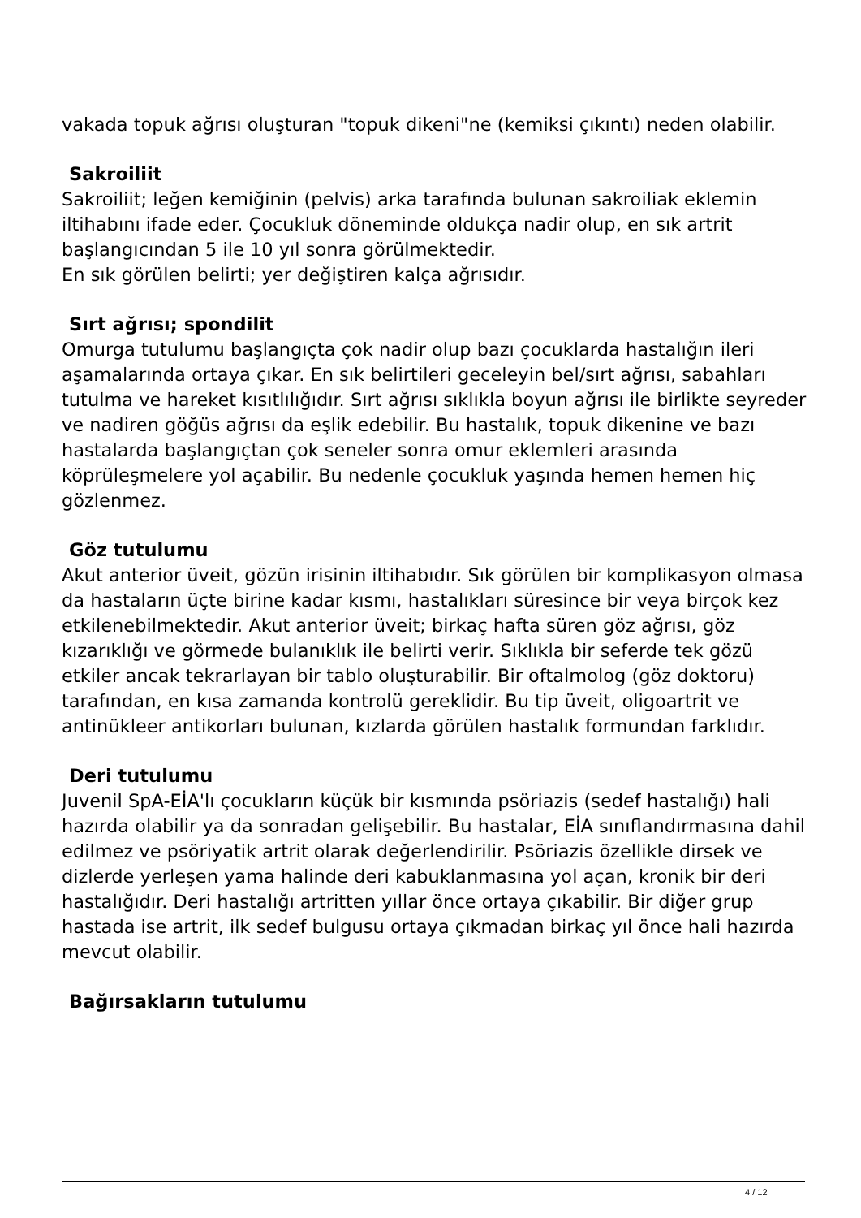vakada topuk ağrısı oluşturan "topuk dikeni"ne (kemiksi çıkıntı) neden olabilir.
Sakroiliit
Sakroiliit; leğen kemiğinin (pelvis) arka tarafında bulunan sakroiliak eklemin iltihabını ifade eder. Çocukluk döneminde oldukça nadir olup, en sık artrit başlangıcından 5 ile 10 yıl sonra görülmektedir.
En sık görülen belirti; yer değiştiren kalça ağrısıdır.
Sırt ağrısı; spondilit
Omurga tutulumu başlangıçta çok nadir olup bazı çocuklarda hastalığın ileri aşamalarında ortaya çıkar. En sık belirtileri geceleyin bel/sırt ağrısı, sabahları tutulma ve hareket kısıtlılığıdır. Sırt ağrısı sıklıkla boyun ağrısı ile birlikte seyreder ve nadiren göğüs ağrısı da eşlik edebilir. Bu hastalık, topuk dikenine ve bazı hastalarda başlangıçtan çok seneler sonra omur eklemleri arasında köprüleşmelere yol açabilir. Bu nedenle çocukluk yaşında hemen hemen hiç gözlenmez.
Göz tutulumu
Akut anterior üveit, gözün irisinin iltihabıdır. Sık görülen bir komplikasyon olmasa da hastaların üçte birine kadar kısmı, hastalıkları süresince bir veya birçok kez etkilenebilmektedir. Akut anterior üveit; birkaç hafta süren göz ağrısı, göz kızarıklığı ve görmede bulanıklık ile belirti verir. Sıklıkla bir seferde tek gözü etkiler ancak tekrarlayan bir tablo oluşturabilir. Bir oftalmolog (göz doktoru) tarafından, en kısa zamanda kontrolü gereklidir. Bu tip üveit, oligoartrit ve antinükleer antikorları bulunan, kızlarda görülen hastalık formundan farklıdır.
Deri tutulumu
Juvenil SpA-EİA'lı çocukların küçük bir kısmında psöriazis (sedef hastalığı) hali hazırda olabilir ya da sonradan gelişebilir. Bu hastalar, EİA sınıflandırmasına dahil edilmez ve psöriyatik artrit olarak değerlendirilir. Psöriazis özellikle dirsek ve dizlerde yerleşen yama halinde deri kabuklanmasına yol açan, kronik bir deri hastalığıdır. Deri hastalığı artritten yıllar önce ortaya çıkabilir. Bir diğer grup hastada ise artrit, ilk sedef bulgusu ortaya çıkmadan birkaç yıl önce hali hazırda mevcut olabilir.
Bağırsakların tutulumu
4 / 12